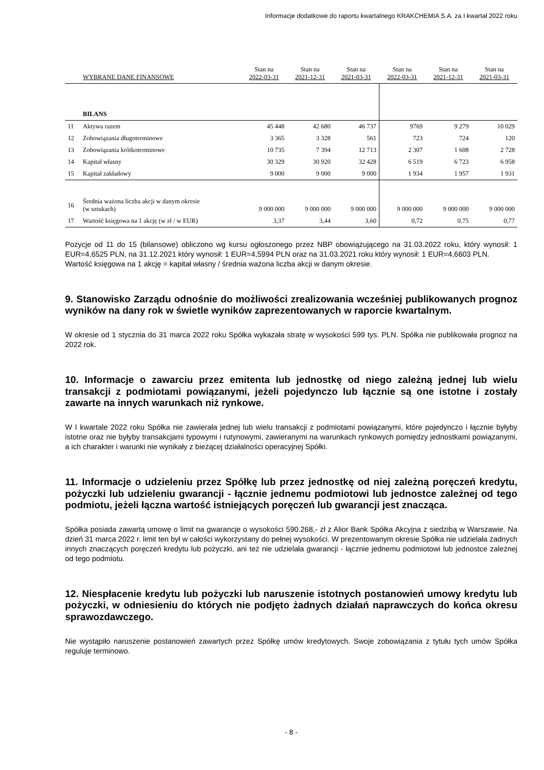Informacje dodatkowe do raportu kwartalnego KRAKCHEMIA S.A. za I kwartał 2022 roku
| | WYBRANE DANE FINANSOWE | Stan na 2022-03-31 | Stan na 2021-12-31 | Stan na 2021-03-31 | Stan na 2022-03-31 | Stan na 2021-12-31 | Stan na 2021-03-31 |
| --- | --- | --- | --- | --- | --- | --- | --- |
| | BILANS | | | | | | |
| 11 | Aktywa razem | 45 448 | 42 680 | 46 737 | 9769 | 9 279 | 10 029 |
| 12 | Zobowiązania długoterminowe | 3 365 | 3 328 | 561 | 723 | 724 | 120 |
| 13 | Zobowiązania krótkoterminowe | 10 735 | 7 394 | 12 713 | 2 307 | 1 608 | 2 728 |
| 14 | Kapitał własny | 30 329 | 30 920 | 32 428 | 6 519 | 6 723 | 6 958 |
| 15 | Kapitał zakładowy | 9 000 | 9 000 | 9 000 | 1 934 | 1 957 | 1 931 |
| 16 | Średnia ważona liczba akcji w danym okresie (w sztukach) | 9 000 000 | 9 000 000 | 9 000 000 | 9 000 000 | 9 000 000 | 9 000 000 |
| 17 | Wartość księgowa na 1 akcję (w zł / w EUR) | 3,37 | 3,44 | 3,60 | 0,72 | 0,75 | 0,77 |
Pozycje od 11 do 15 (bilansowe) obliczono wg kursu ogłoszonego przez NBP obowiązującego na 31.03.2022 roku, który wynosił: 1 EUR=4,6525 PLN, na 31.12.2021 który wynosił: 1 EUR=4,5994 PLN oraz na 31.03.2021 roku który wynosił: 1 EUR=4,6603 PLN.
Wartość księgowa na 1 akcję = kapitał własny / średnia ważona liczba akcji w danym okresie.
9. Stanowisko Zarządu odnośnie do możliwości zrealizowania wcześniej publikowanych prognoz wyników na dany rok w świetle wyników zaprezentowanych w raporcie kwartalnym.
W okresie od 1 stycznia do 31 marca 2022 roku Spółka wykazała stratę w wysokości 599 tys. PLN. Spółka nie publikowała prognoz na 2022 rok.
10. Informacje o zawarciu przez emitenta lub jednostkę od niego zależną jednej lub wielu transakcji z podmiotami powiązanymi, jeżeli pojedynczo lub łącznie są one istotne i zostały zawarte na innych warunkach niż rynkowe.
W I kwartale 2022 roku Spółka nie zawierała jednej lub wielu transakcji z podmiotami powiązanymi, które pojedynczo i łącznie byłyby istotne oraz nie byłyby transakcjami typowymi i rutynowymi, zawieranymi na warunkach rynkowych pomiędzy jednostkami powiązanymi, a ich charakter i warunki nie wynikały z bieżącej działalności operacyjnej Spółki.
11. Informacje o udzieleniu przez Spółkę lub przez jednostkę od niej zależną poręczeń kredytu, pożyczki lub udzieleniu gwarancji - łącznie jednemu podmiotowi lub jednostce zależnej od tego podmiotu, jeżeli łączna wartość istniejących poręczeń lub gwarancji jest znacząca.
Spółka posiada zawartą umowę o limit na gwarancje o wysokości 590.268,- zł z Alior Bank Spółka Akcyjna z siedzibą w Warszawie. Na dzień 31 marca 2022 r. limit ten był w całości wykorzystany do pełnej wysokości. W prezentowanym okresie Spółka nie udzielała żadnych innych znaczących poręczeń kredytu lub pożyczki, ani też nie udzielała gwarancji - łącznie jednemu podmiotowi lub jednostce zależnej od tego podmiotu.
12. Niespłacenie kredytu lub pożyczki lub naruszenie istotnych postanowień umowy kredytu lub pożyczki, w odniesieniu do których nie podjęto żadnych działań naprawczych do końca okresu sprawozdawczego.
Nie wystąpiło naruszenie postanowień zawartych przez Spółkę umów kredytowych. Swoje zobowiązania z tytułu tych umów Spółka reguluje terminowo.
- 8 -